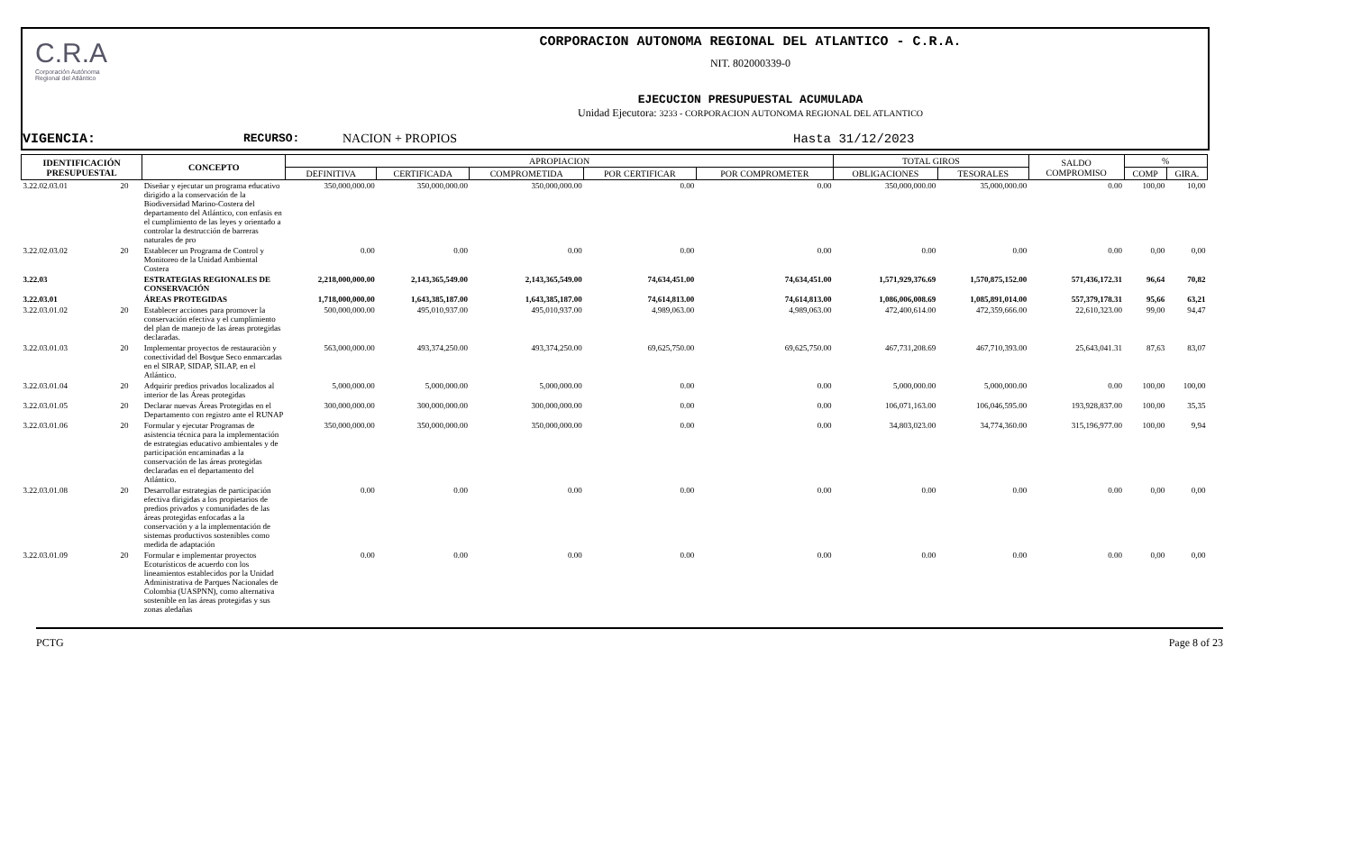C.R.A
Corporación Autónoma Regional del Atlántico
CORPORACION AUTONOMA REGIONAL DEL ATLANTICO - C.R.A.
NIT. 802000339-0
EJECUCION PRESUPUESTAL ACUMULADA
Unidad Ejecutora: 3233 - CORPORACION AUTONOMA REGIONAL DEL ATLANTICO
VIGENCIA: RECURSO: NACION + PROPIOS Hasta 31/12/2023
| IDENTIFICACIÓN PRESUPUESTAL | | CONCEPTO | APROPIACION | | | | | TOTAL GIROS | | SALDO COMPROMISO | % | |
| --- | --- | --- | --- | --- | --- | --- | --- | --- | --- | --- | --- | --- |
| | | | DEFINITIVA | CERTIFICADA | COMPROMETIDA | POR CERTIFICAR | POR COMPROMETER | OBLIGACIONES | TESORALES | | COMP | GIRA. |
| 3.22.02.03.01 | 20 | Diseñar y ejecutar un programa educativo dirigido a la conservación de la Biodiversidad Marino-Costera del departamento del Atlántico, con enfasis en el cumplimiento de las leyes y orientado a controlar la destrucción de barreras naturales de pro | 350,000,000.00 | 350,000,000.00 | 350,000,000.00 | 0.00 | 0.00 | 350,000,000.00 | 35,000,000.00 | 0.00 | 100,00 | 10,00 |
| 3.22.02.03.02 | 20 | Establecer un Programa de Control y Monitoreo de la Unidad Ambiental Costera | 0.00 | 0.00 | 0.00 | 0.00 | 0.00 | 0.00 | 0.00 | 0.00 | 0,00 | 0,00 |
| 3.22.03 | | ESTRATEGIAS REGIONALES DE CONSERVACIÓN | 2,218,000,000.00 | 2,143,365,549.00 | 2,143,365,549.00 | 74,634,451.00 | 74,634,451.00 | 1,571,929,376.69 | 1,570,875,152.00 | 571,436,172.31 | 96,64 | 70,82 |
| 3.22.03.01 | | ÁREAS PROTEGIDAS | 1,718,000,000.00 | 1,643,385,187.00 | 1,643,385,187.00 | 74,614,813.00 | 74,614,813.00 | 1,086,006,008.69 | 1,085,891,014.00 | 557,379,178.31 | 95,66 | 63,21 |
| 3.22.03.01.02 | 20 | Establecer acciones para promover la conservación efectiva y el cumplimiento del plan de manejo de las áreas protegidas declaradas. | 500,000,000.00 | 495,010,937.00 | 495,010,937.00 | 4,989,063.00 | 4,989,063.00 | 472,400,614.00 | 472,359,666.00 | 22,610,323.00 | 99,00 | 94,47 |
| 3.22.03.01.03 | 20 | Implementar proyectos de restauraciòn y conectividad del Bosque Seco enmarcadas en el SIRAP, SIDAP, SILAP, en el Atlántico. | 563,000,000.00 | 493,374,250.00 | 493,374,250.00 | 69,625,750.00 | 69,625,750.00 | 467,731,208.69 | 467,710,393.00 | 25,643,041.31 | 87,63 | 83,07 |
| 3.22.03.01.04 | 20 | Adquirir predios privados localizados al interior de las Áreas protegidas | 5,000,000.00 | 5,000,000.00 | 5,000,000.00 | 0.00 | 0.00 | 5,000,000.00 | 5,000,000.00 | 0.00 | 100,00 | 100,00 |
| 3.22.03.01.05 | 20 | Declarar nuevas Áreas Protegidas en el Departamento con registro ante el RUNAP | 300,000,000.00 | 300,000,000.00 | 300,000,000.00 | 0.00 | 0.00 | 106,071,163.00 | 106,046,595.00 | 193,928,837.00 | 100,00 | 35,35 |
| 3.22.03.01.06 | 20 | Formular y ejecutar Programas de asistencia técnica para la implementación de estrategias educativo ambientales y de participación encaminadas a la conservación de las áreas protegidas declaradas en el departamento del Atlántico. | 350,000,000.00 | 350,000,000.00 | 350,000,000.00 | 0.00 | 0.00 | 34,803,023.00 | 34,774,360.00 | 315,196,977.00 | 100,00 | 9,94 |
| 3.22.03.01.08 | 20 | Desarrollar estrategias de participación efectiva dirigidas a los propietarios de predios privados y comunidades de las áreas protegidas enfocadas a la conservación y a la implementación de sistemas productivos sostenibles como medida de adaptación | 0.00 | 0.00 | 0.00 | 0.00 | 0.00 | 0.00 | 0.00 | 0.00 | 0,00 | 0,00 |
| 3.22.03.01.09 | 20 | Formular e implementar proyectos Ecoturísticos de acuerdo con los lineamientos establecidos por la Unidad Administrativa de Parques Nacionales de Colombia (UASPNN), como alternativa sostenible en las áreas protegidas y sus zonas aledañas | 0.00 | 0.00 | 0.00 | 0.00 | 0.00 | 0.00 | 0.00 | 0.00 | 0,00 | 0,00 |
PCTG Page 8 of 23